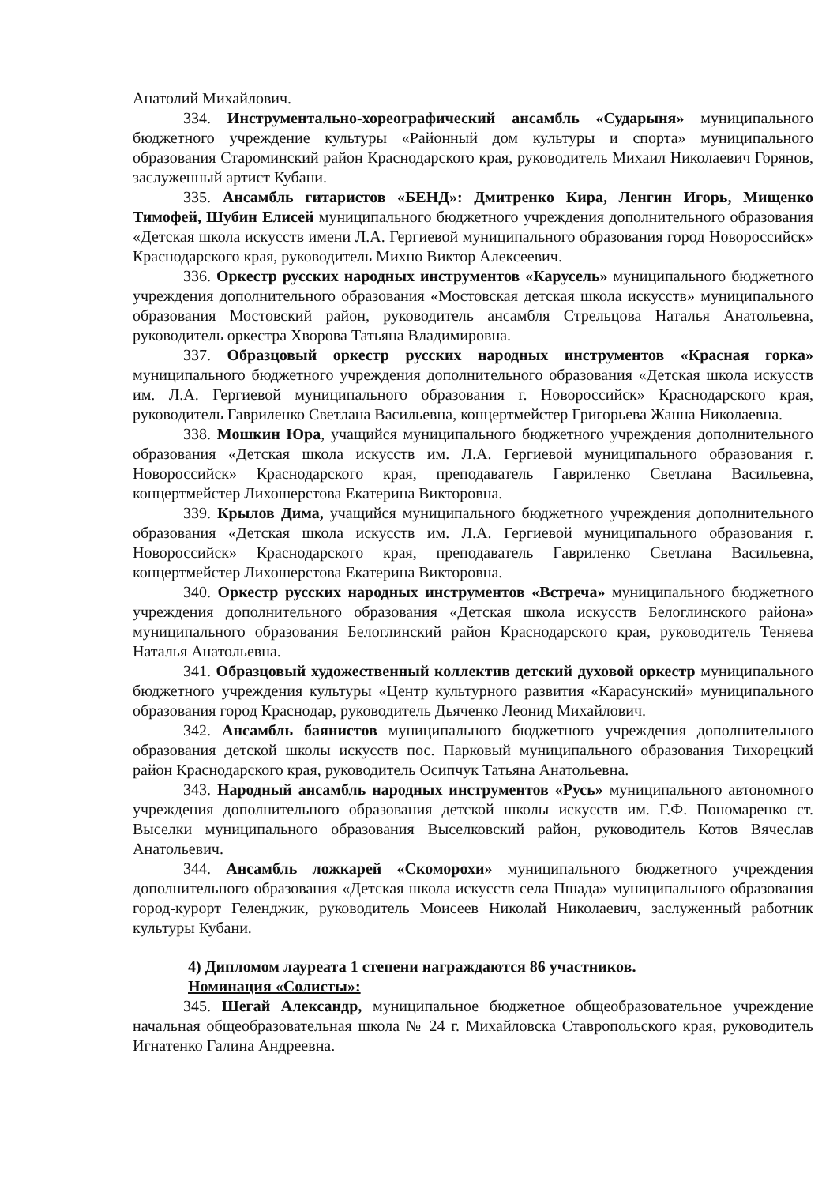Анатолий Михайлович.
334. Инструментально-хореографический ансамбль «Сударыня» муниципального бюджетного учреждение культуры «Районный дом культуры и спорта» муниципального образования Староминский район Краснодарского края, руководитель Михаил Николаевич Горянов, заслуженный артист Кубани.
335. Ансамбль гитаристов «БЕНД»: Дмитренко Кира, Ленгин Игорь, Мищенко Тимофей, Шубин Елисей муниципального бюджетного учреждения дополнительного образования «Детская школа искусств имени Л.А. Гергиевой муниципального образования город Новороссийск» Краснодарского края, руководитель Михно Виктор Алексеевич.
336. Оркестр русских народных инструментов «Карусель» муниципального бюджетного учреждения дополнительного образования «Мостовская детская школа искусств» муниципального образования Мостовский район, руководитель ансамбля Стрельцова Наталья Анатольевна, руководитель оркестра Хворова Татьяна Владимировна.
337. Образцовый оркестр русских народных инструментов «Красная горка» муниципального бюджетного учреждения дополнительного образования «Детская школа искусств им. Л.А. Гергиевой муниципального образования г. Новороссийск» Краснодарского края, руководитель Гавриленко Светлана Васильевна, концертмейстер Григорьева Жанна Николаевна.
338. Мошкин Юра, учащийся муниципального бюджетного учреждения дополнительного образования «Детская школа искусств им. Л.А. Гергиевой муниципального образования г. Новороссийск» Краснодарского края, преподаватель Гавриленко Светлана Васильевна, концертмейстер Лихошерстова Екатерина Викторовна.
339. Крылов Дима, учащийся муниципального бюджетного учреждения дополнительного образования «Детская школа искусств им. Л.А. Гергиевой муниципального образования г. Новороссийск» Краснодарского края, преподаватель Гавриленко Светлана Васильевна, концертмейстер Лихошерстова Екатерина Викторовна.
340. Оркестр русских народных инструментов «Встреча» муниципального бюджетного учреждения дополнительного образования «Детская школа искусств Белоглинского района» муниципального образования Белоглинский район Краснодарского края, руководитель Теняева Наталья Анатольевна.
341. Образцовый художественный коллектив детский духовой оркестр муниципального бюджетного учреждения культуры «Центр культурного развития «Карасунский» муниципального образования город Краснодар, руководитель Дьяченко Леонид Михайлович.
342. Ансамбль баянистов муниципального бюджетного учреждения дополнительного образования детской школы искусств пос. Парковый муниципального образования Тихорецкий район Краснодарского края, руководитель Осипчук Татьяна Анатольевна.
343. Народный ансамбль народных инструментов «Русь» муниципального автономного учреждения дополнительного образования детской школы искусств им. Г.Ф. Пономаренко ст. Выселки муниципального образования Выселковский район, руководитель Котов Вячеслав Анатольевич.
344. Ансамбль ложкарей «Скоморохи» муниципального бюджетного учреждения дополнительного образования «Детская школа искусств села Пшада» муниципального образования город-курорт Геленджик, руководитель Моисеев Николай Николаевич, заслуженный работник культуры Кубани.
4) Дипломом лауреата 1 степени награждаются 86 участников.
Номинация «Солисты»:
345. Шегай Александр, муниципальное бюджетное общеобразовательное учреждение начальная общеобразовательная школа № 24 г. Михайловска Ставропольского края, руководитель Игнатенко Галина Андреевна.